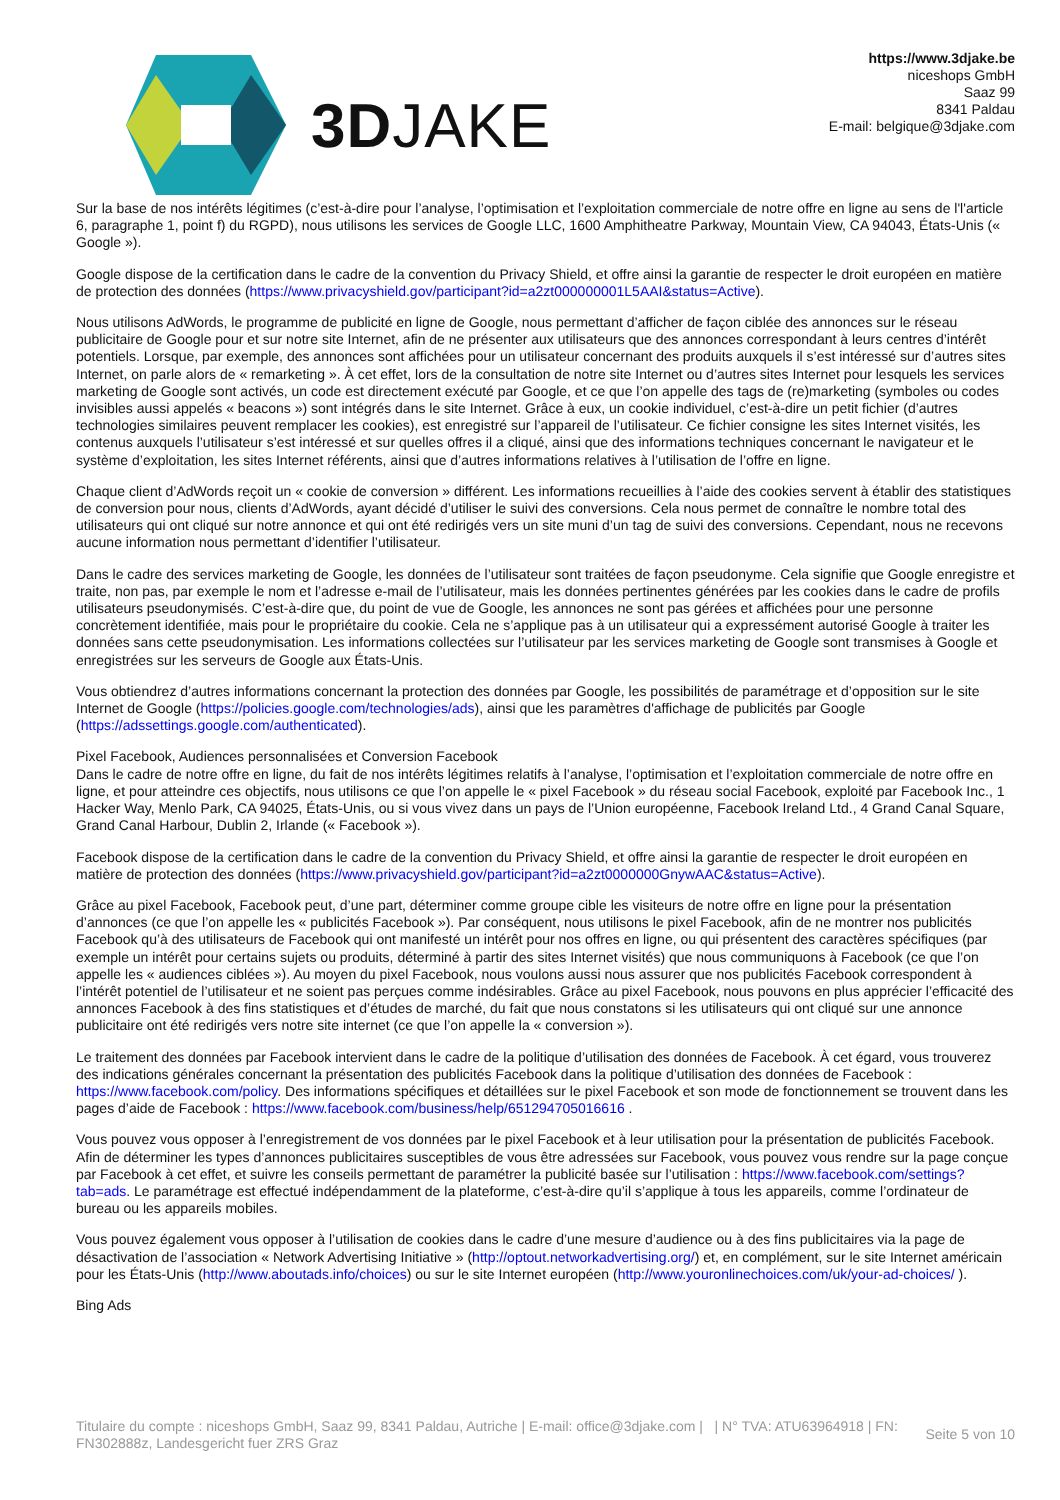3DJAKE
https://www.3djake.be
niceshops GmbH
Saaz 99
8341 Paldau
E-mail: belgique@3djake.com
Sur la base de nos intérêts légitimes (c’est-à-dire pour l’analyse, l’optimisation et l’exploitation commerciale de notre offre en ligne au sens de l'l'article 6, paragraphe 1, point f) du RGPD), nous utilisons les services de Google LLC, 1600 Amphitheatre Parkway, Mountain View, CA 94043, États-Unis (« Google »).
Google dispose de la certification dans le cadre de la convention du Privacy Shield, et offre ainsi la garantie de respecter le droit européen en matière de protection des données (https://www.privacyshield.gov/participant?id=a2zt000000001L5AAI&status=Active).
Nous utilisons AdWords, le programme de publicité en ligne de Google, nous permettant d’afficher de façon ciblée des annonces sur le réseau publicitaire de Google pour et sur notre site Internet, afin de ne présenter aux utilisateurs que des annonces correspondant à leurs centres d’intérêt potentiels. Lorsque, par exemple, des annonces sont affichées pour un utilisateur concernant des produits auxquels il s’est intéressé sur d’autres sites Internet, on parle alors de « remarketing ». À cet effet, lors de la consultation de notre site Internet ou d’autres sites Internet pour lesquels les services marketing de Google sont activés, un code est directement exécuté par Google, et ce que l’on appelle des tags de (re)marketing (symboles ou codes invisibles aussi appelés « beacons ») sont intégrés dans le site Internet. Grâce à eux, un cookie individuel, c’est-à-dire un petit fichier (d’autres technologies similaires peuvent remplacer les cookies), est enregistré sur l’appareil de l’utilisateur. Ce fichier consigne les sites Internet visités, les contenus auxquels l’utilisateur s’est intéressé et sur quelles offres il a cliqué, ainsi que des informations techniques concernant le navigateur et le système d’exploitation, les sites Internet référents, ainsi que d’autres informations relatives à l’utilisation de l’offre en ligne.
Chaque client d’AdWords reçoit un « cookie de conversion » différent. Les informations recueillies à l’aide des cookies servent à établir des statistiques de conversion pour nous, clients d’AdWords, ayant décidé d’utiliser le suivi des conversions. Cela nous permet de connaître le nombre total des utilisateurs qui ont cliqué sur notre annonce et qui ont été redirigés vers un site muni d’un tag de suivi des conversions. Cependant, nous ne recevons aucune information nous permettant d’identifier l’utilisateur.
Dans le cadre des services marketing de Google, les données de l’utilisateur sont traitées de façon pseudonyme. Cela signifie que Google enregistre et traite, non pas, par exemple le nom et l’adresse e-mail de l’utilisateur, mais les données pertinentes générées par les cookies dans le cadre de profils utilisateurs pseudonymisés. C’est-à-dire que, du point de vue de Google, les annonces ne sont pas gérées et affichées pour une personne concrètement identifiée, mais pour le propriétaire du cookie. Cela ne s’applique pas à un utilisateur qui a expressément autorisé Google à traiter les données sans cette pseudonymisation. Les informations collectées sur l’utilisateur par les services marketing de Google sont transmises à Google et enregistrées sur les serveurs de Google aux États-Unis.
Vous obtiendrez d’autres informations concernant la protection des données par Google, les possibilités de paramétrage et d’opposition sur le site Internet de Google (https://policies.google.com/technologies/ads), ainsi que les paramètres d'affichage de publicités par Google (https://adssettings.google.com/authenticated).
Pixel Facebook, Audiences personnalisées et Conversion Facebook
Dans le cadre de notre offre en ligne, du fait de nos intérêts légitimes relatifs à l’analyse, l’optimisation et l’exploitation commerciale de notre offre en ligne, et pour atteindre ces objectifs, nous utilisons ce que l’on appelle le « pixel Facebook » du réseau social Facebook, exploité par Facebook Inc., 1 Hacker Way, Menlo Park, CA 94025, États-Unis, ou si vous vivez dans un pays de l’Union européenne, Facebook Ireland Ltd., 4 Grand Canal Square, Grand Canal Harbour, Dublin 2, Irlande (« Facebook »).
Facebook dispose de la certification dans le cadre de la convention du Privacy Shield, et offre ainsi la garantie de respecter le droit européen en matière de protection des données (https://www.privacyshield.gov/participant?id=a2zt0000000GnywAAC&status=Active).
Grâce au pixel Facebook, Facebook peut, d’une part, déterminer comme groupe cible les visiteurs de notre offre en ligne pour la présentation d’annonces (ce que l’on appelle les « publicités Facebook »). Par conséquent, nous utilisons le pixel Facebook, afin de ne montrer nos publicités Facebook qu’à des utilisateurs de Facebook qui ont manifesté un intérêt pour nos offres en ligne, ou qui présentent des caractères spécifiques (par exemple un intérêt pour certains sujets ou produits, déterminé à partir des sites Internet visités) que nous communiquons à Facebook (ce que l’on appelle les « audiences ciblées »). Au moyen du pixel Facebook, nous voulons aussi nous assurer que nos publicités Facebook correspondent à l’intérêt potentiel de l’utilisateur et ne soient pas perçues comme indésirables. Grâce au pixel Facebook, nous pouvons en plus apprécier l’efficacité des annonces Facebook à des fins statistiques et d’études de marché, du fait que nous constatons si les utilisateurs qui ont cliqué sur une annonce publicitaire ont été redirigés vers notre site internet (ce que l’on appelle la « conversion »).
Le traitement des données par Facebook intervient dans le cadre de la politique d’utilisation des données de Facebook. À cet égard, vous trouverez des indications générales concernant la présentation des publicités Facebook dans la politique d’utilisation des données de Facebook : https://www.facebook.com/policy. Des informations spécifiques et détaillées sur le pixel Facebook et son mode de fonctionnement se trouvent dans les pages d’aide de Facebook : https://www.facebook.com/business/help/651294705016616 .
Vous pouvez vous opposer à l’enregistrement de vos données par le pixel Facebook et à leur utilisation pour la présentation de publicités Facebook. Afin de déterminer les types d’annonces publicitaires susceptibles de vous être adressées sur Facebook, vous pouvez vous rendre sur la page conçue par Facebook à cet effet, et suivre les conseils permettant de paramétrer la publicité basée sur l’utilisation : https://www.facebook.com/settings?tab=ads. Le paramétrage est effectué indépendamment de la plateforme, c’est-à-dire qu’il s’applique à tous les appareils, comme l’ordinateur de bureau ou les appareils mobiles.
Vous pouvez également vous opposer à l’utilisation de cookies dans le cadre d’une mesure d’audience ou à des fins publicitaires via la page de désactivation de l’association « Network Advertising Initiative » (http://optout.networkadvertising.org/) et, en complément, sur le site Internet américain pour les États-Unis (http://www.aboutads.info/choices) ou sur le site Internet européen (http://www.youronlinechoices.com/uk/your-ad-choices/ ).
Bing Ads
Titulaire du compte : niceshops GmbH, Saaz 99, 8341 Paldau, Autriche | E-mail: office@3djake.com | | N° TVA: ATU63964918 | FN: FN302888z, Landesgericht fuer ZRS Graz
Seite 5 von 10